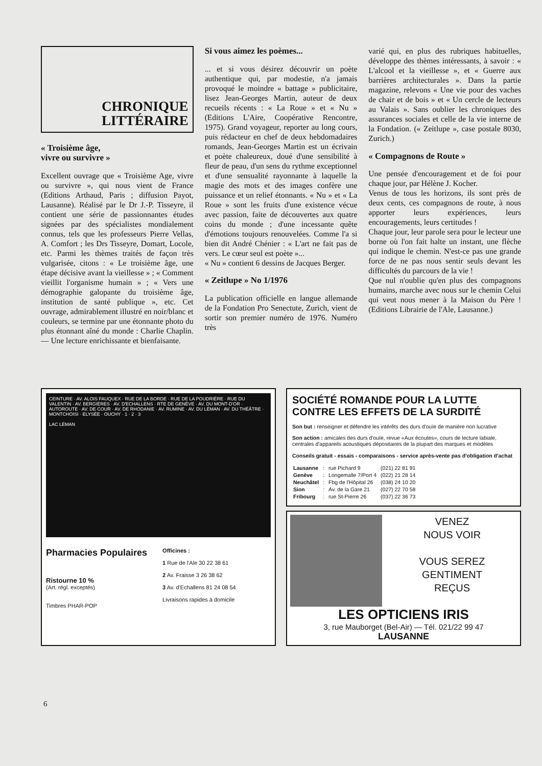CHRONIQUE
LITTÉRAIRE
« Troisième âge,
vivre ou survivre »
Excellent ouvrage que « Troisième Age, vivre ou survivre », qui nous vient de France (Editions Arthaud, Paris ; diffusion Payot, Lausanne). Réalisé par le Dr J.-P. Tisseyre, il contient une série de passionnantes études signées par des spécialistes mondialement connus, tels que les professeurs Pierre Vellas, A. Comfort ; les Drs Tisseyre, Domart, Locole, etc. Parmi les thèmes traités de façon très vulgarisée, citons : « Le troisième âge, une étape décisive avant la vieillesse » ; « Comment vieillit l'organisme humain » ; « Vers une démographie galopante du troisième âge, institution de santé publique », etc. Cet ouvrage, admirablement illustré en noir/blanc et couleurs, se termine par une étonnante photo du plus étonnant aîné du monde : Charlie Chaplin. — Une lecture enrichissante et bienfaisante.
Si vous aimez les poèmes...
... et si vous désirez découvrir un poète authentique qui, par modestie, n'a jamais provoqué le moindre « battage » publicitaire, lisez Jean-Georges Martin, auteur de deux recueils récents : « La Roue » et « Nu » (Editions L'Aire, Coopérative Rencontre, 1975). Grand voyageur, reporter au long cours, puis rédacteur en chef de deux hebdomadaires romands, Jean-Georges Martin est un écrivain et poète chaleureux, doué d'une sensibilité à fleur de peau, d'un sens du rythme exceptionnel et d'une sensualité rayonnante à laquelle la magie des mots et des images confère une puissance et un relief étonnants. « Nu » et « La Roue » sont les fruits d'une existence vécue avec passion, faite de découvertes aux quatre coins du monde ; d'une incessante quête d'émotions toujours renouvelées. Comme l'a si bien dit André Chénier : « L'art ne fait pas de vers. Le cœur seul est poète »...
« Nu » contient 6 dessins de Jacques Berger.
« Zeitlupe » No 1/1976
La publication officielle en langue allemande de la Fondation Pro Senectute, Zurich, vient de sortir son premier numéro de 1976. Numéro très
varié qui, en plus des rubriques habituelles, développe des thèmes intéressants, à savoir : « L'alcool et la vieillesse », et « Guerre aux barrières architecturales ». Dans la partie magazine, relevons « Une vie pour des vaches de chair et de bois » et « Un cercle de lecteurs au Valais ». Sans oublier les chroniques des assurances sociales et celle de la vie interne de la Fondation. (« Zeitlupe », case postale 8030, Zurich.)
« Compagnons de Route »
Une pensée d'encouragement et de foi pour chaque jour, par Hélène J. Kocher.
Venus de tous les horizons, ils sont près de deux cents, ces compagnons de route, à nous apporter leurs expériences, leurs encouragements, leurs certitudes !
Chaque jour, leur parole sera pour le lecteur une borne où l'on fait halte un instant, une flèche qui indique le chemin. N'est-ce pas une grande force de ne pas nous sentir seuls devant les difficultés du parcours de la vie !
Que nul n'oublie qu'en plus des compagnons humains, marche avec nous sur le chemin Celui qui veut nous mener à la Maison du Père ! (Editions Librairie de l'Ale, Lausanne.)
CEINTURE · AV. ALOIS FAUQUEX · RUE DE LA BORDE · RUE DE LA POUDRIÈRE · RUE DU VALENTIN · AV. BERGIÈRES · AV. D'ECHALLENS · RTE DE GENÈVE · AV. DU MONT-D'OR · AUTOROUTE · AV. DE COUR · AV. DE RHODANIE · AV. RUMINE · AV. DU LÉMAN · AV. DU THÉÂTRE · MONTCHOISI · ELYSÉE · OUCHY · 1 · 2 · 3
LAC LÉMAN
Pharmacies Populaires
Ristourne 10 %
(Art. régl. exceptés)
Timbres PHAR-POP
Officines :
1 Rue de l'Ale 30 22 38 61
2 Av. Fraisse 3 26 38 62
3 Av. d'Echallens 81 24 08 54
Livraisons rapides à domicile
SOCIÉTÉ ROMANDE POUR LA LUTTE CONTRE LES EFFETS DE LA SURDITÉ
Son but : renseigner et défendre les intérêts des durs d'ouïe de manière non lucrative
Son action : amicales des durs d'ouïe, revue «Aux écoutes», cours de lecture labiale, centrales d'appareils acoustiques dépositaires de la plupart des marques et modèles
Conseils gratuit - essais - comparaisons - service après-vente pas d'obligation d'achat
| Lausanne | : | rue Pichard 9 | (021) 22 81 91 |
| Genève | : | Longemalle 7/Port 4 | (022) 21 28 14 |
| Neuchâtel | : | Fbg de l'Hôpital 26 | (038) 24 10 20 |
| Sion | : | Av. de la Gare 21 | (027) 22 70 58 |
| Fribourg | : | rue St-Pierre 26 | (037) 22 36 73 |
VENEZ
NOUS VOIR
VOUS SEREZ
GENTIMENT
REÇUS
LES OPTICIENS IRIS
3, rue Mauborget (Bel-Air) — Tél. 021/22 99 47
LAUSANNE
6